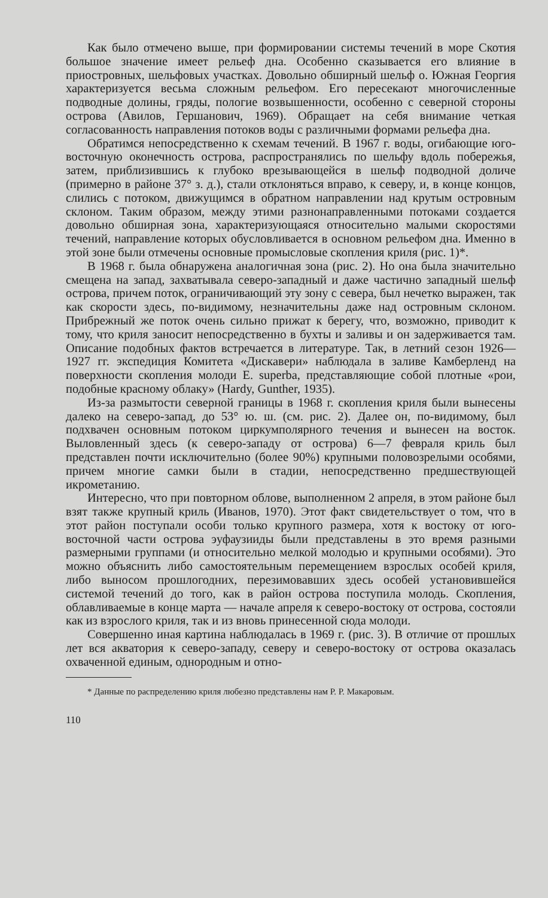Как было отмечено выше, при формировании системы течений в море Скотия большое значение имеет рельеф дна. Особенно сказывается его влияние в приостровных, шельфовых участках. Довольно обширный шельф о. Южная Георгия характеризуется весьма сложным рельефом. Его пересекают многочисленные подводные долины, гряды, пологие возвышенности, особенно с северной стороны острова (Авилов, Гершанович, 1969). Обращает на себя внимание четкая согласованность направления потоков воды с различными формами рельефа дна.
Обратимся непосредственно к схемам течений. В 1967 г. воды, огибающие юго-восточную оконечность острова, распространялись по шельфу вдоль побережья, затем, приблизившись к глубоко врезывающейся в шельф подводной доличе (примерно в районе 37° з. д.), стали отклоняться вправо, к северу, и, в конце концов, слились с потоком, движущимся в обратном направлении над крутым островным склоном. Таким образом, между этими разнонаправленными потоками создается довольно обширная зона, характеризующаяся относительно малыми скоростями течений, направление которых обусловливается в основном рельефом дна. Именно в этой зоне были отмечены основные промысловые скопления криля (рис. 1)*.
В 1968 г. была обнаружена аналогичная зона (рис. 2). Но она была значительно смещена на запад, захватывала северо-западный и даже частично западный шельф острова, причем поток, ограничивающий эту зону с севера, был нечетко выражен, так как скорости здесь, по-видимому, незначительны даже над островным склоном. Прибрежный же поток очень сильно прижат к берегу, что, возможно, приводит к тому, что криля заносит непосредственно в бухты и заливы и он задерживается там. Описание подобных фактов встречается в литературе. Так, в летний сезон 1926—1927 гг. экспедиция Комитета «Дискавери» наблюдала в заливе Камберленд на поверхности скопления молоди E. superba, представляющие собой плотные «рои, подобные красному облаку» (Hardy, Gunther, 1935).
Из-за размытости северной границы в 1968 г. скопления криля были вынесены далеко на северо-запад, до 53° ю. ш. (см. рис. 2). Далее он, по-видимому, был подхвачен основным потоком циркумполярного течения и вынесен на восток. Выловленный здесь (к северо-западу от острова) 6—7 февраля криль был представлен почти исключительно (более 90%) крупными половозрелыми особями, причем многие самки были в стадии, непосредственно предшествующей икрометанию.
Интересно, что при повторном облове, выполненном 2 апреля, в этом районе был взят также крупный криль (Иванов, 1970). Этот факт свидетельствует о том, что в этот район поступали особи только крупного размера, хотя к востоку от юго-восточной части острова эуфаузииды были представлены в это время разными размерными группами (и относительно мелкой молодью и крупными особями). Это можно объяснить либо самостоятельным перемещением взрослых особей криля, либо выносом прошлогодних, перезимовавших здесь особей установившейся системой течений до того, как в район острова поступила молодь. Скопления, облавливаемые в конце марта — начале апреля к северо-востоку от острова, состояли как из взрослого криля, так и из вновь принесенной сюда молоди.
Совершенно иная картина наблюдалась в 1969 г. (рис. 3). В отличие от прошлых лет вся акватория к северо-западу, северу и северо-востоку от острова оказалась охваченной единым, однородным и отно-
* Данные по распределению криля любезно представлены нам Р. Р. Макаровым.
110